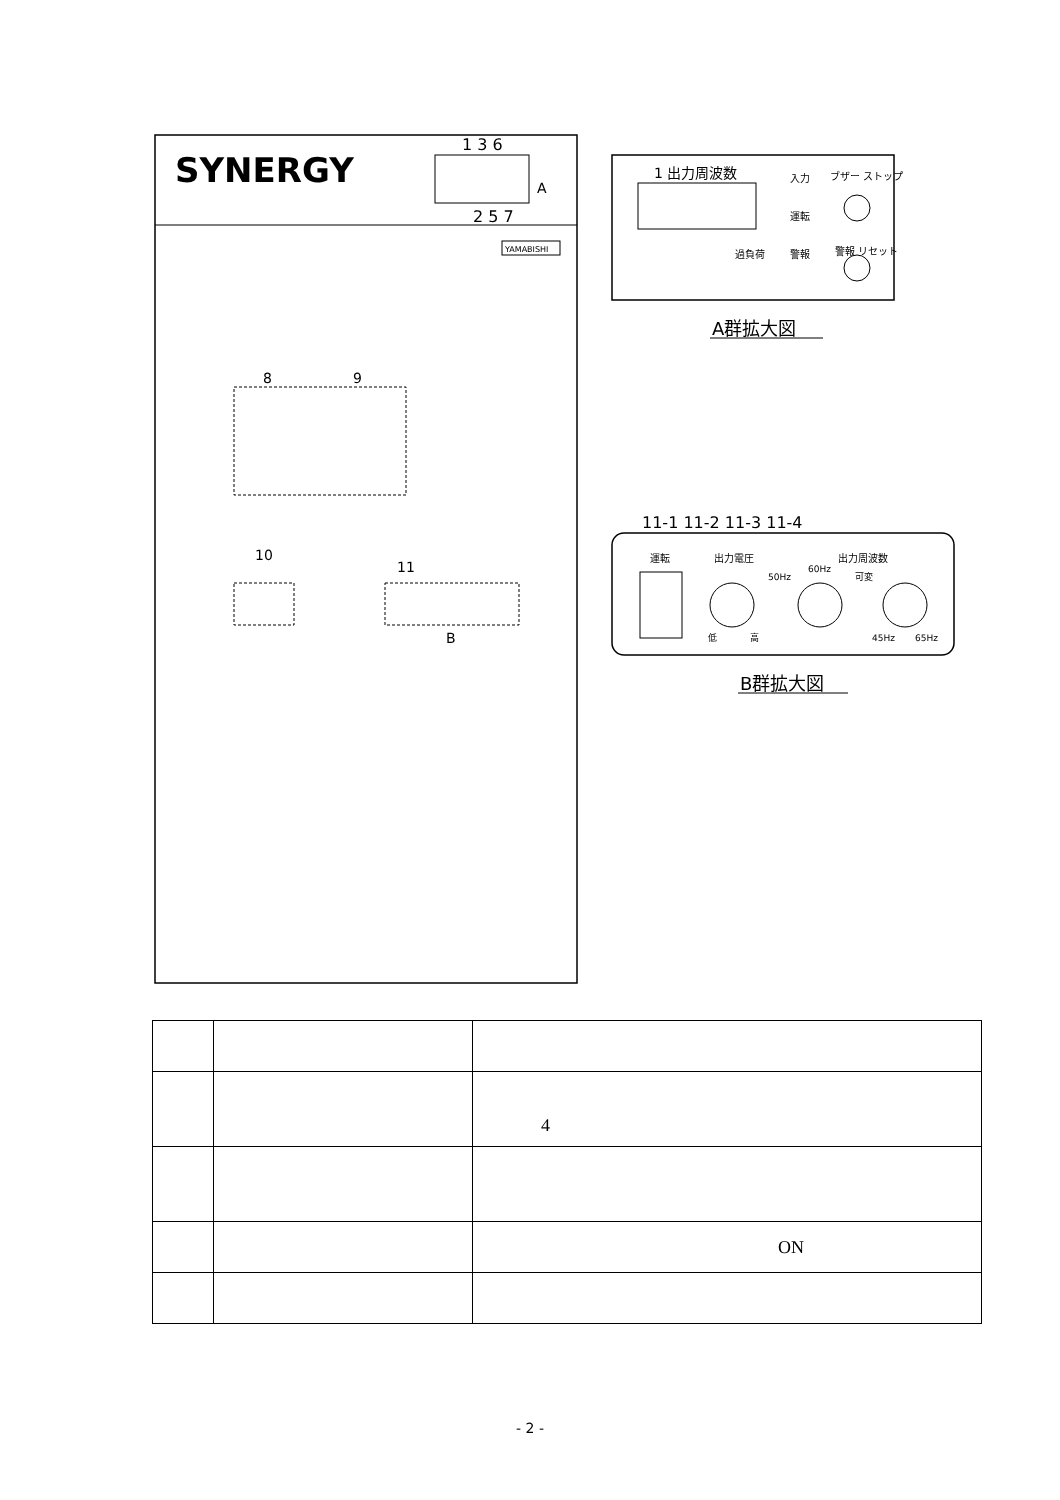SYNERGY
1 3 6
2 5 7
A
YAMABISHI
8
9
10
11
B
1 出力周波数
入力
ブザー ストップ
運転
過負荷
警報
警報 リセット
A群拡大図
11-1 11-2 11-3 11-4
運転
出力電圧
出力周波数
50Hz
60Hz
可変
低
高
45Hz
65Hz
B群拡大図
| | | 4 |
| | | ON |
- 2 -